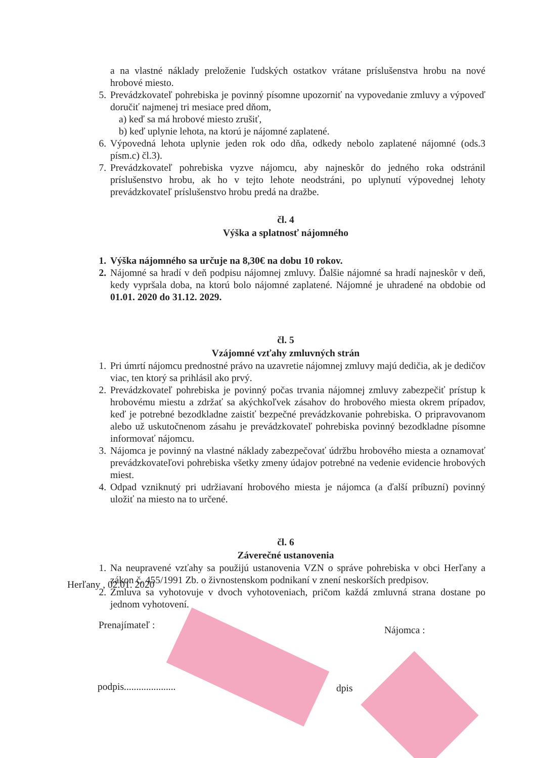a na vlastné náklady preloženie ľudských ostatkov vrátane príslušenstva hrobu na nové hrobové miesto.
5. Prevádzkovateľ pohrebiska je povinný písomne upozorniť na vypovedanie zmluvy a výpoveď doručiť najmenej tri mesiace pred dňom,
a) keď sa má hrobové miesto zrušiť,
b) keď uplynie lehota, na ktorú je nájomné zaplatené.
6. Výpovedná lehota uplynie jeden rok odo dňa, odkedy nebolo zaplatené nájomné (ods.3 písm.c) čl.3).
7. Prevádzkovateľ pohrebiska vyzve nájomcu, aby najneskôr do jedného roka odstránil príslušenstvo hrobu, ak ho v tejto lehote neodstráni, po uplynutí výpovednej lehoty prevádzkovateľ príslušenstvo hrobu predá na dražbe.
čl. 4
Výška a splatnosť nájomného
1. Výška nájomného sa určuje na 8,30€ na dobu 10 rokov.
2. Nájomné sa hradí v deň podpisu nájomnej zmluvy. Ďalšie nájomné sa hradí najneskôr v deň, kedy vypršala doba, na ktorú bolo nájomné zaplatené. Nájomné je uhradené na obdobie od 01.01. 2020 do 31.12. 2029.
čl. 5
Vzájomné vzťahy zmluvných strán
1. Pri úmrtí nájomcu prednostné právo na uzavretie nájomnej zmluvy majú dedičia, ak je dedičov viac, ten ktorý sa prihlásil ako prvý.
2. Prevádzkovateľ pohrebiska je povinný počas trvania nájomnej zmluvy zabezpečiť prístup k hrobovému miestu a zdržať sa akýchkoľvek zásahov do hrobového miesta okrem prípadov, keď je potrebné bezodkladne zaistiť bezpečné prevádzkovanie pohrebiska. O pripravovanom alebo už uskutočnenom zásahu je prevádzkovateľ pohrebiska povinný bezodkladne písomne informovať nájomcu.
3. Nájomca je povinný na vlastné náklady zabezpečovať údržbu hrobového miesta a oznamovať prevádzkovateľovi pohrebiska všetky zmeny údajov potrebné na vedenie evidencie hrobových miest.
4. Odpad vzniknutý pri udržiavaní hrobového miesta je nájomca (a ďalší príbuzní) povinný uložiť na miesto na to určené.
čl. 6
Záverečné ustanovenia
1. Na neupravené vzťahy sa použijú ustanovenia VZN o správe pohrebiska v obci Herľany a zákon č. 455/1991 Zb. o živnostenskom podnikaní v znení neskorších predpisov.
2. Zmluva sa vyhotovuje v dvoch vyhotoveniach, pričom každá zmluvná strana dostane po jednom vyhotovení.
Herľany , 02.01. 2020
Prenajímateľ : Nájomca :
podpis..................... dpis